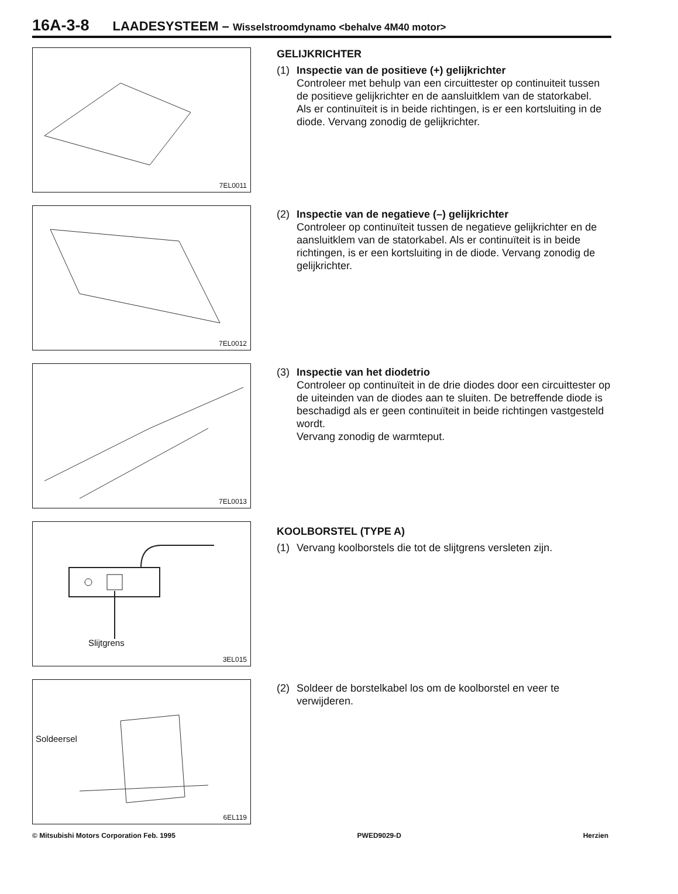16A-3-8 LAADESYSTEEM – Wisselstroomdynamo <behalve 4M40 motor>
7EL0011
GELIJKRICHTER
(1) Inspectie van de positieve (+) gelijkrichter
Controleer met behulp van een circuittester op continuiteit tussen de positieve gelijkrichter en de aansluitklem van de statorkabel.
Als er continuïteit is in beide richtingen, is er een kortsluiting in de diode. Vervang zonodig de gelijkrichter.
7EL0012
(2) Inspectie van de negatieve (–) gelijkrichter
Controleer op continuïteit tussen de negatieve gelijkrichter en de aansluitklem van de statorkabel. Als er continuïteit is in beide richtingen, is er een kortsluiting in de diode. Vervang zonodig de gelijkrichter.
7EL0013
(3) Inspectie van het diodetrio
Controleer op continuïteit in de drie diodes door een circuittester op de uiteinden van de diodes aan te sluiten. De betreffende diode is beschadigd als er geen continuïteit in beide richtingen vastgesteld wordt.
Vervang zonodig de warmteput.
Slijtgrens
3EL015
KOOLBORSTEL (TYPE A)
(1) Vervang koolborstels die tot de slijtgrens versleten zijn.
Soldeersel
6EL119
(2) Soldeer de borstelkabel los om de koolborstel en veer te verwijderen.
© Mitsubishi Motors Corporation Feb. 1995 PWED9029-D Herzien